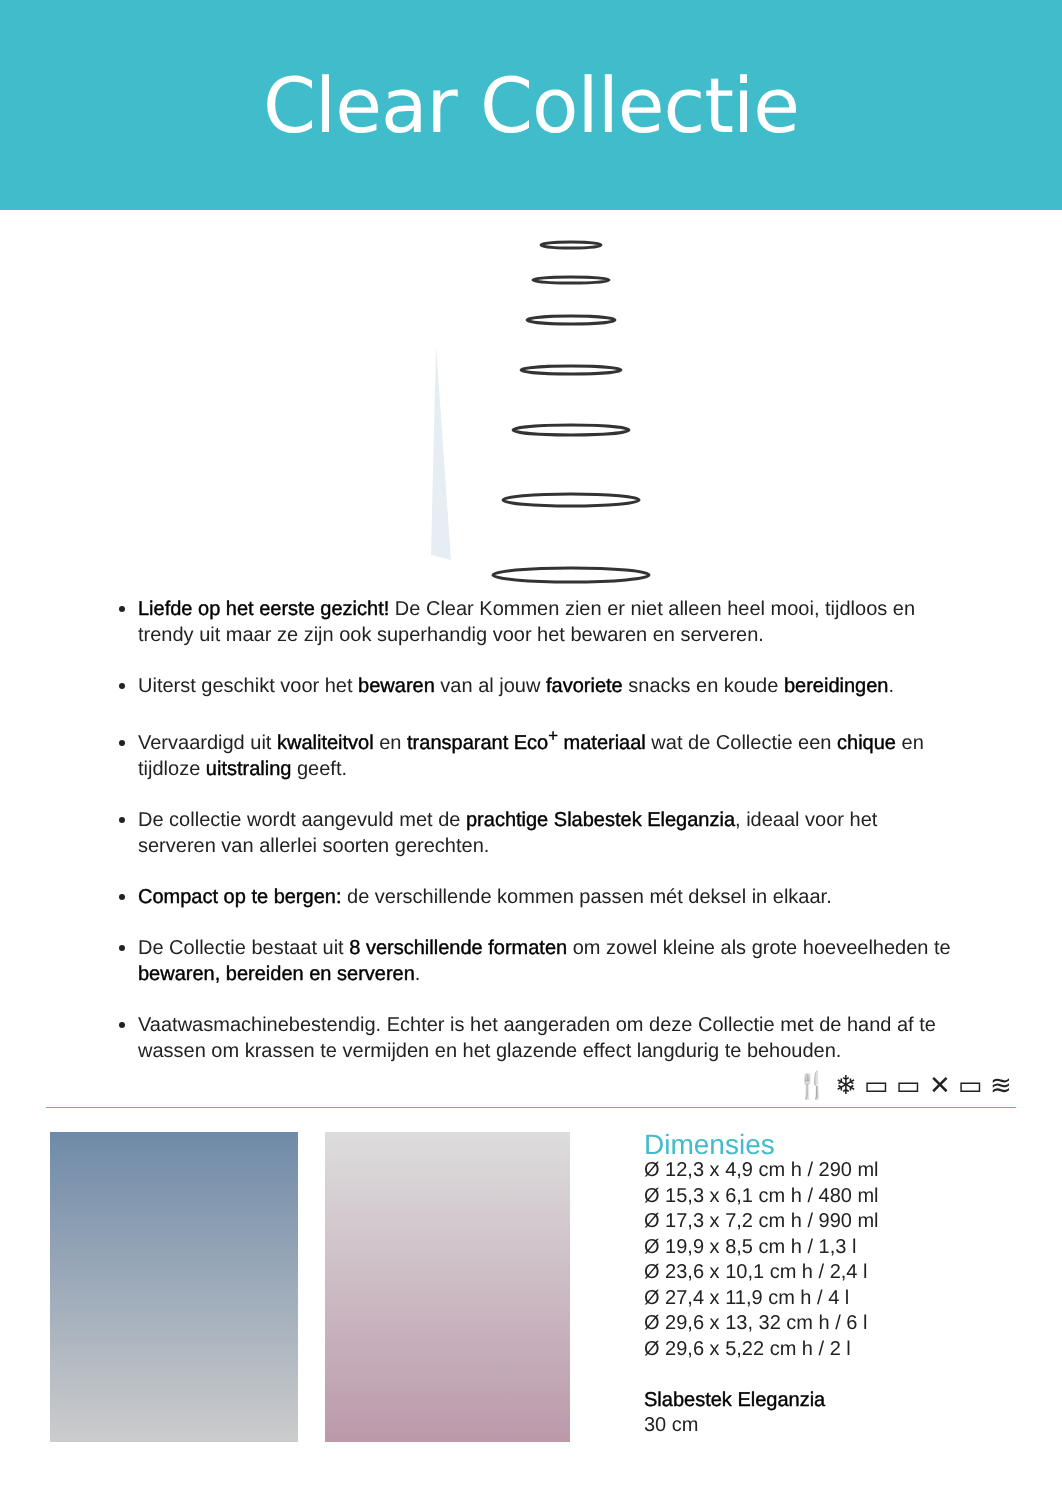Clear Collectie
Liefde op het eerste gezicht! De Clear Kommen zien er niet alleen heel mooi, tijdloos en trendy uit maar ze zijn ook superhandig voor het bewaren en serveren.
Uiterst geschikt voor het bewaren van al jouw favoriete snacks en koude bereidingen.
Vervaardigd uit kwaliteitvol en transparant Eco<sup>+</sup> materiaal wat de Collectie een chique en tijdloze uitstraling geeft.
De collectie wordt aangevuld met de prachtige Slabestek Eleganzia, ideaal voor het serveren van allerlei soorten gerechten.
Compact op te bergen: de verschillende kommen passen mét deksel in elkaar.
De Collectie bestaat uit 8 verschillende formaten om zowel kleine als grote hoeveelheden te bewaren, bereiden en serveren.
Vaatwasmachinebestendig. Echter is het aangeraden om deze Collectie met de hand af te wassen om krassen te vermijden en het glazende effect langdurig te behouden.
🍴 ❄ ▭ ▭ ✕ ▭ ≋
Dimensies
Ø 12,3 x 4,9 cm h / 290 ml
Ø 15,3 x 6,1 cm h / 480 ml
Ø 17,3 x 7,2 cm h / 990 ml
Ø 19,9 x 8,5 cm h / 1,3 l
Ø 23,6 x 10,1 cm h / 2,4 l
Ø 27,4 x 11,9 cm h / 4 l
Ø 29,6 x 13, 32 cm h / 6 l
Ø 29,6 x 5,22 cm h / 2 l
Slabestek Eleganzia
30 cm